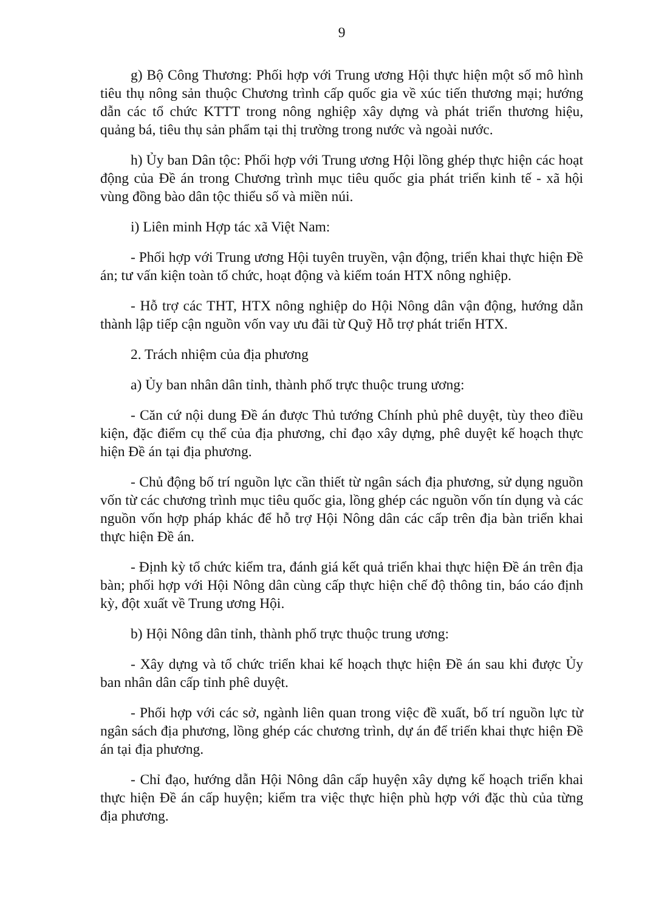9
g) Bộ Công Thương: Phối hợp với Trung ương Hội thực hiện một số mô hình tiêu thụ nông sản thuộc Chương trình cấp quốc gia về xúc tiến thương mại; hướng dẫn các tổ chức KTTT trong nông nghiệp xây dựng và phát triển thương hiệu, quảng bá, tiêu thụ sản phẩm tại thị trường trong nước và ngoài nước.
h) Ủy ban Dân tộc: Phối hợp với Trung ương Hội lồng ghép thực hiện các hoạt động của Đề án trong Chương trình mục tiêu quốc gia phát triển kinh tế - xã hội vùng đồng bào dân tộc thiểu số và miền núi.
i) Liên minh Hợp tác xã Việt Nam:
- Phối hợp với Trung ương Hội tuyên truyền, vận động, triển khai thực hiện Đề án; tư vấn kiện toàn tổ chức, hoạt động và kiểm toán HTX nông nghiệp.
- Hỗ trợ các THT, HTX nông nghiệp do Hội Nông dân vận động, hướng dẫn thành lập tiếp cận nguồn vốn vay ưu đãi từ Quỹ Hỗ trợ phát triển HTX.
2. Trách nhiệm của địa phương
a) Ủy ban nhân dân tỉnh, thành phố trực thuộc trung ương:
- Căn cứ nội dung Đề án được Thủ tướng Chính phủ phê duyệt, tùy theo điều kiện, đặc điểm cụ thể của địa phương, chỉ đạo xây dựng, phê duyệt kế hoạch thực hiện Đề án tại địa phương.
- Chủ động bố trí nguồn lực cần thiết từ ngân sách địa phương, sử dụng nguồn vốn từ các chương trình mục tiêu quốc gia, lồng ghép các nguồn vốn tín dụng và các nguồn vốn hợp pháp khác để hỗ trợ Hội Nông dân các cấp trên địa bàn triển khai thực hiện Đề án.
- Định kỳ tổ chức kiểm tra, đánh giá kết quả triển khai thực hiện Đề án trên địa bàn; phối hợp với Hội Nông dân cùng cấp thực hiện chế độ thông tin, báo cáo định kỳ, đột xuất về Trung ương Hội.
b) Hội Nông dân tỉnh, thành phố trực thuộc trung ương:
- Xây dựng và tổ chức triển khai kế hoạch thực hiện Đề án sau khi được Ủy ban nhân dân cấp tỉnh phê duyệt.
- Phối hợp với các sở, ngành liên quan trong việc đề xuất, bố trí nguồn lực từ ngân sách địa phương, lồng ghép các chương trình, dự án để triển khai thực hiện Đề án tại địa phương.
- Chỉ đạo, hướng dẫn Hội Nông dân cấp huyện xây dựng kế hoạch triển khai thực hiện Đề án cấp huyện; kiểm tra việc thực hiện phù hợp với đặc thù của từng địa phương.